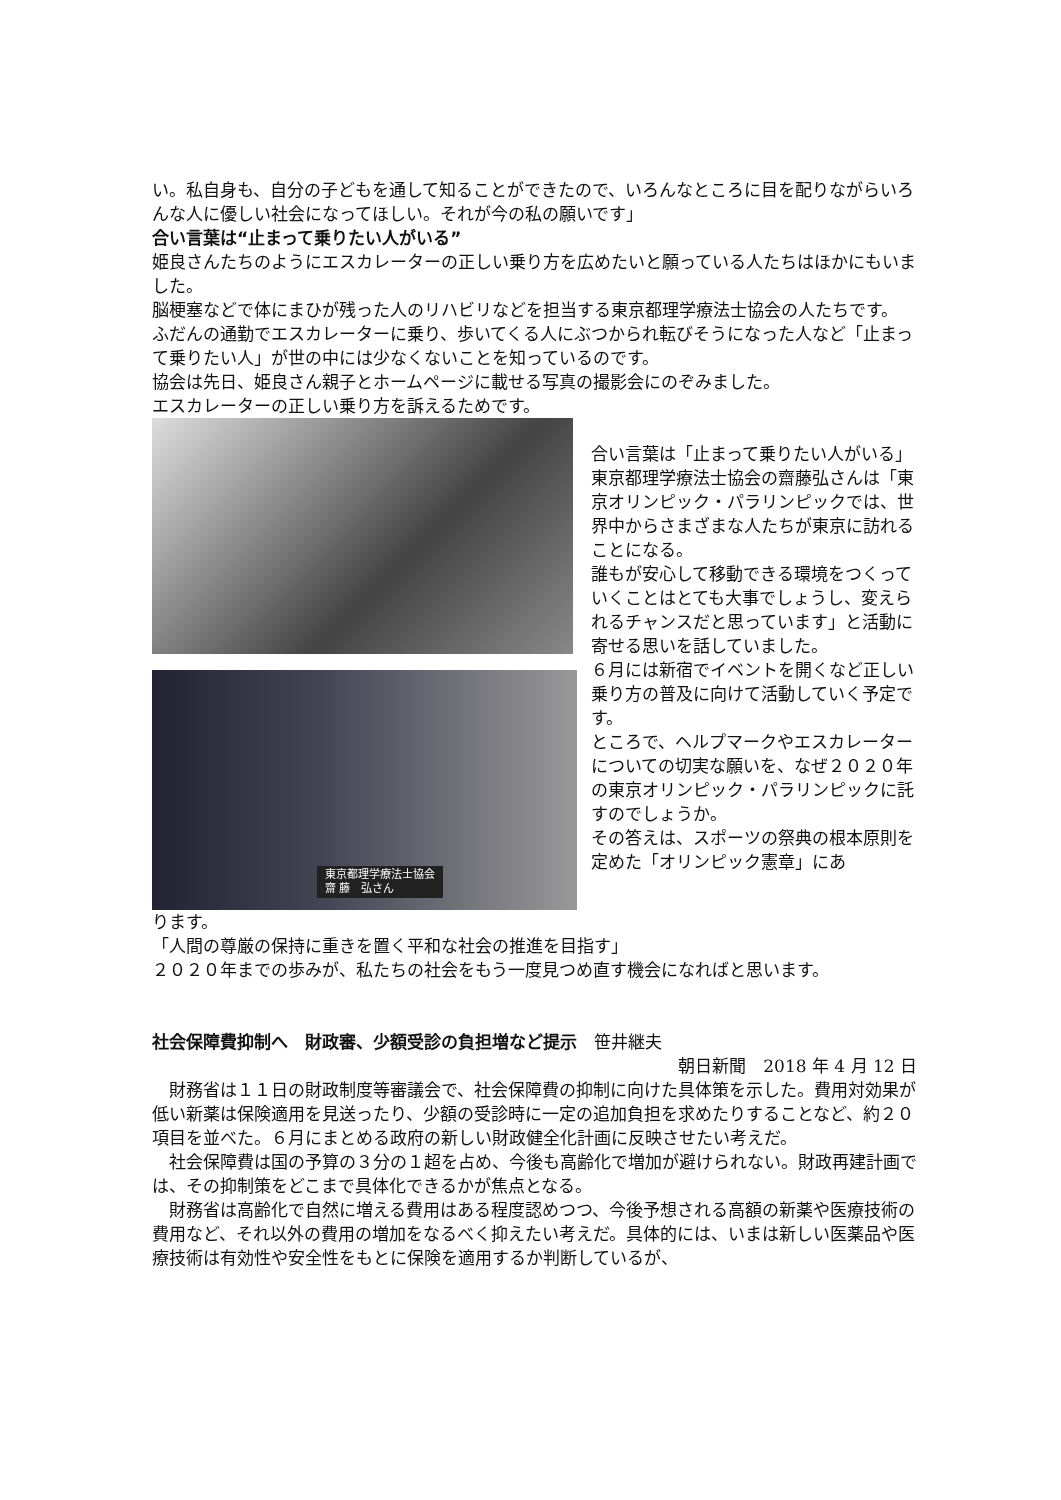い。私自身も、自分の子どもを通して知ることができたので、いろんなところに目を配りながらいろんな人に優しい社会になってほしい。それが今の私の願いです」
合い言葉は“止まって乗りたい人がいる”
姫良さんたちのようにエスカレーターの正しい乗り方を広めたいと願っている人たちはほかにもいました。
脳梗塞などで体にまひが残った人のリハビリなどを担当する東京都理学療法士協会の人たちです。
ふだんの通勤でエスカレーターに乗り、歩いてくる人にぶつかられ転びそうになった人など「止まって乗りたい人」が世の中には少なくないことを知っているのです。
協会は先日、姫良さん親子とホームページに載せる写真の撮影会にのぞみました。
エスカレーターの正しい乗り方を訴えるためです。
東京都理学療法士協会
齋 藤　弘さん
合い言葉は「止まって乗りたい人がいる」
東京都理学療法士協会の齋藤弘さんは「東京オリンピック・パラリンピックでは、世界中からさまざまな人たちが東京に訪れることになる。
誰もが安心して移動できる環境をつくっていくことはとても大事でしょうし、変えられるチャンスだと思っています」と活動に寄せる思いを話していました。
６月には新宿でイベントを開くなど正しい乗り方の普及に向けて活動していく予定です。
ところで、ヘルプマークやエスカレーターについての切実な願いを、なぜ２０２０年の東京オリンピック・パラリンピックに託すのでしょうか。
その答えは、スポーツの祭典の根本原則を定めた「オリンピック憲章」にあ
ります。
「人間の尊厳の保持に重きを置く平和な社会の推進を目指す」
２０２０年までの歩みが、私たちの社会をもう一度見つめ直す機会になればと思います。
社会保障費抑制へ　財政審、少額受診の負担増など提示　笹井継夫
朝日新聞　2018 年 4 月 12 日
財務省は１１日の財政制度等審議会で、社会保障費の抑制に向けた具体策を示した。費用対効果が低い新薬は保険適用を見送ったり、少額の受診時に一定の追加負担を求めたりすることなど、約２０項目を並べた。６月にまとめる政府の新しい財政健全化計画に反映させたい考えだ。
社会保障費は国の予算の３分の１超を占め、今後も高齢化で増加が避けられない。財政再建計画では、その抑制策をどこまで具体化できるかが焦点となる。
財務省は高齢化で自然に増える費用はある程度認めつつ、今後予想される高額の新薬や医療技術の費用など、それ以外の費用の増加をなるべく抑えたい考えだ。具体的には、いまは新しい医薬品や医療技術は有効性や安全性をもとに保険を適用するか判断しているが、